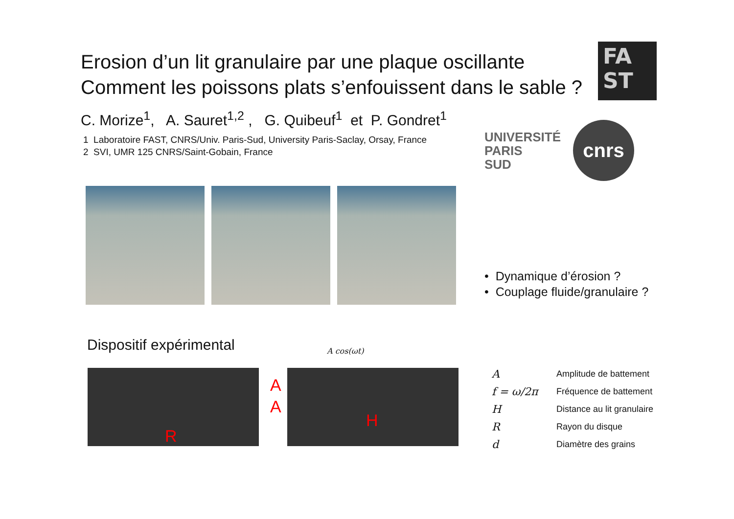Erosion d’un lit granulaire par une plaque oscillante
Comment les poissons plats s’enfouissent dans le sable ?
C. Morize<sup>1</sup>, A. Sauret<sup>1,2</sup> , G. Quibeuf<sup>1</sup> et P. Gondret<sup>1</sup>
1 Laboratoire FAST, CNRS/Univ. Paris-Sud, University Paris-Saclay, Orsay, France
2 SVI, UMR 125 CNRS/Saint-Gobain, France
FA
ST
UNIVERSITÉ
PARIS
SUD
cnrs
• Dynamique d’érosion ?
• Couplage fluide/granulaire ?
Dispositif expérimental A cos(ωt)
R
A
A
H
| A | Amplitude de battement |
| f = ω/2π | Fréquence de battement |
| H | Distance au lit granulaire |
| R | Rayon du disque |
| d | Diamètre des grains |